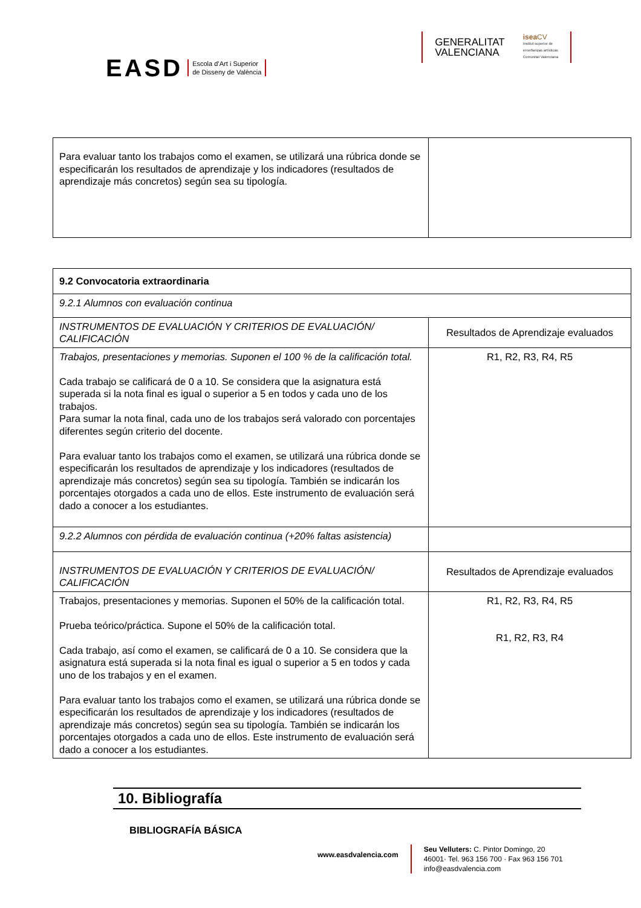EASD Escola d’Art i Superior
de Disseny de València
GENERALITAT
VALENCIANA
isea CV
Institut superior de
enseñanzas artísticas
Comunitat Valenciana
| Para evaluar tanto los trabajos como el examen, se utilizará una rúbrica donde se especificarán los resultados de aprendizaje y los indicadores (resultados de aprendizaje más concretos) según sea su tipología. | |
| 9.2 Convocatoria extraordinaria | |
| 9.2.1 Alumnos con evaluación continua | |
| INSTRUMENTOS DE EVALUACIÓN Y CRITERIOS DE EVALUACIÓN/ CALIFICACIÓN | Resultados de Aprendizaje evaluados |
| Trabajos, presentaciones y memorias. Suponen el 100 % de la calificación total. Cada trabajo se calificará de 0 a 10. Se considera que la asignatura está superada si la nota final es igual o superior a 5 en todos y cada uno de los trabajos. Para sumar la nota final, cada uno de los trabajos será valorado con porcentajes diferentes según criterio del docente. Para evaluar tanto los trabajos como el examen, se utilizará una rúbrica donde se especificarán los resultados de aprendizaje y los indicadores (resultados de aprendizaje más concretos) según sea su tipología. También se indicarán los porcentajes otorgados a cada uno de ellos. Este instrumento de evaluación será dado a conocer a los estudiantes. | R1, R2, R3, R4, R5 |
| 9.2.2 Alumnos con pérdida de evaluación continua (+20% faltas asistencia) | |
| INSTRUMENTOS DE EVALUACIÓN Y CRITERIOS DE EVALUACIÓN/ CALIFICACIÓN | Resultados de Aprendizaje evaluados |
| Trabajos, presentaciones y memorias. Suponen el 50% de la calificación total. Prueba teórico/práctica. Supone el 50% de la calificación total. Cada trabajo, así como el examen, se calificará de 0 a 10. Se considera que la asignatura está superada si la nota final es igual o superior a 5 en todos y cada uno de los trabajos y en el examen. Para evaluar tanto los trabajos como el examen, se utilizará una rúbrica donde se especificarán los resultados de aprendizaje y los indicadores (resultados de aprendizaje más concretos) según sea su tipología. También se indicarán los porcentajes otorgados a cada uno de ellos. Este instrumento de evaluación será dado a conocer a los estudiantes. | R1, R2, R3, R4, R5 R1, R2, R3, R4 |
10. Bibliografía
BIBLIOGRAFÍA BÁSICA
www.easdvalencia.com
Seu Velluters: C. Pintor Domingo, 20
46001· Tel. 963 156 700 · Fax 963 156 701
info@easdvalencia.com